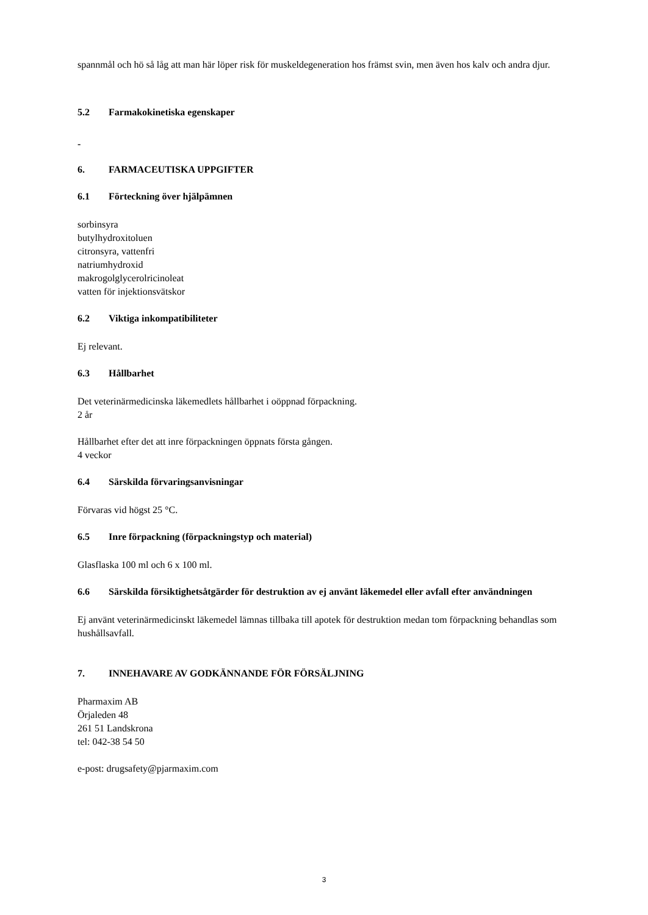spannmål och hö så låg att man här löper risk för muskeldegeneration hos främst svin, men även hos kalv och andra djur.
5.2 Farmakokinetiska egenskaper
-
6. FARMACEUTISKA UPPGIFTER
6.1 Förteckning över hjälpämnen
sorbinsyra
butylhydroxitoluen
citronsyra, vattenfri
natriumhydroxid
makrogolglycerolricinoleat
vatten för injektionsvätskor
6.2 Viktiga inkompatibiliteter
Ej relevant.
6.3 Hållbarhet
Det veterinärmedicinska läkemedlets hållbarhet i oöppnad förpackning.
2 år
Hållbarhet efter det att inre förpackningen öppnats första gången.
4 veckor
6.4 Särskilda förvaringsanvisningar
Förvaras vid högst 25 °C.
6.5 Inre förpackning (förpackningstyp och material)
Glasflaska 100 ml och 6 x 100 ml.
6.6 Särskilda försiktighetsåtgärder för destruktion av ej använt läkemedel eller avfall efter användningen
Ej använt veterinärmedicinskt läkemedel lämnas tillbaka till apotek för destruktion medan tom förpackning behandlas som hushållsavfall.
7. INNEHAVARE AV GODKÄNNANDE FÖR FÖRSÄLJNING
Pharmaxim AB
Örjaleden 48
261 51 Landskrona
tel: 042-38 54 50
e-post: drugsafety@pjarmaxim.com
3